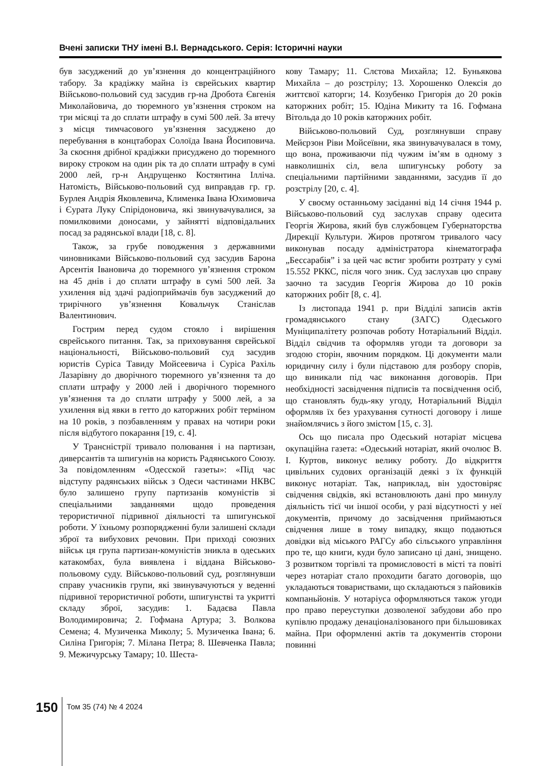Вчені записки ТНУ імені В.І. Вернадського. Серія: Історичні науки
був засуджений до ув’язнення до концентраційного табору. За крадіжку майна із єврейських квартир Військово-польовий суд засудив гр-на Дробота Євгенія Миколайовича, до тюремного ув’язнення строком на три місяці та до сплати штрафу в сумі 500 лей. За втечу з місця тимчасового ув’язнення засуджено до перебування в концтаборах Солоїда Івана Йосиповича. За скоєння дрібної крадіжки присуджено до тюремного вироку строком на один рік та до сплати штрафу в сумі 2000 лей, гр-н Андрущенко Костянтина Ілліча. Натомість, Військово-польовий суд виправдав гр. гр. Бурлея Андрія Яковлевича, Клименка Івана Юхимовича і Єурата Луку Спірідоновича, які звинувачувалися, за помилковими доносами, у зайнятті відповідальних посад за радянської влади [18, с. 8].
Також, за грубе поводження з державними чиновниками Військово-польовий суд засудив Барона Арсентія Івановича до тюремного ув’язнення строком на 45 днів і до сплати штрафу в сумі 500 лей. За ухилення від здачі радіоприймачів був засуджений до трирічного ув’язнення Ковальчук Станіслав Валентинович.
Гострим перед судом стояло і вирішення єврейського питання. Так, за приховування єврейської національності, Військово-польовий суд засудив юристів Суріса Тавиду Мойсеевича і Суріса Рахіль Лазарівну до дворічного тюремного ув’язнення та до сплати штрафу у 2000 лей і дворічного тюремного ув’язнення та до сплати штрафу у 5000 лей, а за ухилення від явки в гетто до каторжних робіт терміном на 10 років, з позбавленням у правах на чотири роки після відбутого покарання [19, с. 4].
У Трансністрії тривало полювання і на партизан, диверсантів та шпигунів на користь Радянського Союзу. За повідомленням «Одесской газеты»: «Під час відступу радянських військ з Одеси частинами НКВС було залишено групу партизанів комуністів зі спеціальними завданнями щодо проведення терористичної підривної діяльності та шпигунської роботи. У їхньому розпорядженні були залишені склади зброї та вибухових речовин. При приході союзних військ ця група партизан-комуністів зникла в одеських катакомбах, була виявлена і віддана Військово-польовому суду. Військово-польовий суд, розглянувши справу учасників групи, які звинувачуються у веденні підривної терористичної роботи, шпигунстві та укритті складу зброї, засудив: 1. Бадаєва Павла Володимировича; 2. Гофмана Артура; 3. Волкова Семена; 4. Музиченка Миколу; 5. Музиченка Івана; 6. Силіна Григорія; 7. Мілана Петра; 8. Шевченка Павла; 9. Межичурську Тамару; 10. Шеста-
кову Тамару; 11. Слєтова Михайла; 12. Буньякова Михайла – до розстрілу; 13. Хорошенко Олексія до життєвої каторги; 14. Козубенко Григорія до 20 років каторжних робіт; 15. Юдіна Микиту та 16. Гофмана Вітольда до 10 років каторжних робіт.
Військово-польовий Суд, розглянувши справу Мейєрзон Ріви Мойсеївни, яка звинувачувалася в тому, що вона, проживаючи під чужим ім’ям в одному з навколишніх сіл, вела шпигунську роботу за спеціальними партійними завданнями, засудив її до розстрілу [20, с. 4].
У своєму останньому засіданні від 14 січня 1944 р. Військово-польовий суд заслухав справу одесита Георгія Жирова, який був службовцем Губернаторства Дирекції Культури. Жиров протягом тривалого часу виконував посаду адміністратора кінематографа „Бессарабія” і за цей час встиг зробити розтрату у сумі 15.552 РККС, після чого зник. Суд заслухав цю справу заочно та засудив Георгія Жирова до 10 років каторжних робіт [8, с. 4].
Із листопада 1941 р. при Відділі записів актів громадянського стану (ЗАГС) Одеського Муніципалітету розпочав роботу Нотаріальний Відділ. Відділ свідчив та оформляв угоди та договори за згодою сторін, явочним порядком. Ці документи мали юридичну силу і були підставою для розбору спорів, що виникали під час виконання договорів. При необхідності засвідчення підписів та посвідчення осіб, що становлять будь-яку угоду, Нотаріальний Відділ оформляв їх без урахування сутності договору і лише знайомлячись з його змістом [15, с. 3].
Ось що писала про Одеський нотаріат місцева окупаційна газета: «Одеський нотаріат, який очолює В. І. Куртов, виконує велику роботу. До відкриття цивільних судових організацій деякі з їх функцій виконує нотаріат. Так, наприклад, він удостовіряє свідчення свідків, які встановлюють дані про минулу діяльність тієї чи іншої особи, у разі відсутності у неї документів, причому до засвідчення приймаються свідчення лише в тому випадку, якщо подаються довідки від міського РАГСу або сільського управління про те, що книги, куди було записано ці дані, знищено. З розвитком торгівлі та промисловості в місті та повіті через нотаріат стало проходити багато договорів, що укладаються товариствами, що складаються з пайовиків компаньйонів. У нотаріуса оформляються також угоди про право переуступки дозволеної забудови або про купівлю продажу денаціоналізованого при більшовиках майна. При оформленні актів та документів сторони повинні
150
Том 35 (74) № 4 2024